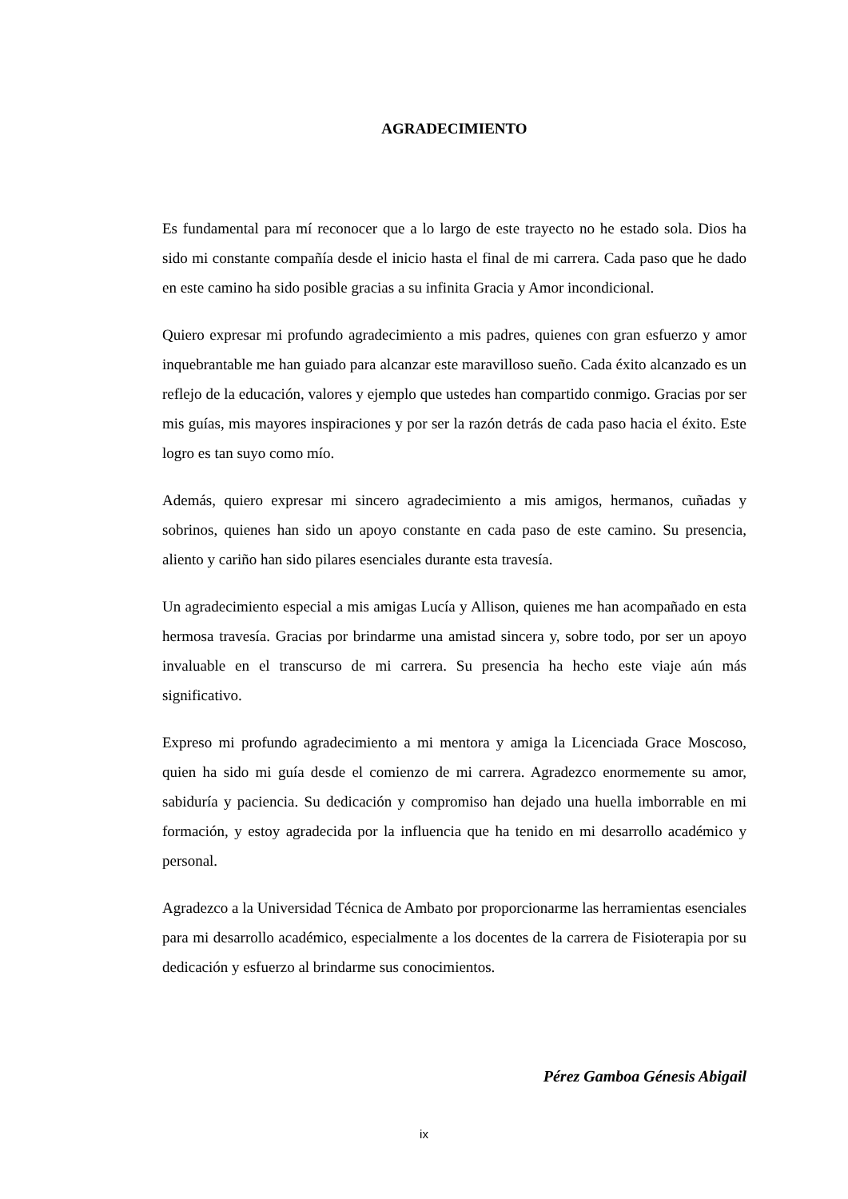AGRADECIMIENTO
Es fundamental para mí reconocer que a lo largo de este trayecto no he estado sola. Dios ha sido mi constante compañía desde el inicio hasta el final de mi carrera. Cada paso que he dado en este camino ha sido posible gracias a su infinita Gracia y Amor incondicional.
Quiero expresar mi profundo agradecimiento a mis padres, quienes con gran esfuerzo y amor inquebrantable me han guiado para alcanzar este maravilloso sueño. Cada éxito alcanzado es un reflejo de la educación, valores y ejemplo que ustedes han compartido conmigo. Gracias por ser mis guías, mis mayores inspiraciones y por ser la razón detrás de cada paso hacia el éxito. Este logro es tan suyo como mío.
Además, quiero expresar mi sincero agradecimiento a mis amigos, hermanos, cuñadas y sobrinos, quienes han sido un apoyo constante en cada paso de este camino. Su presencia, aliento y cariño han sido pilares esenciales durante esta travesía.
Un agradecimiento especial a mis amigas Lucía y Allison, quienes me han acompañado en esta hermosa travesía. Gracias por brindarme una amistad sincera y, sobre todo, por ser un apoyo invaluable en el transcurso de mi carrera. Su presencia ha hecho este viaje aún más significativo.
Expreso mi profundo agradecimiento a mi mentora y amiga la Licenciada Grace Moscoso, quien ha sido mi guía desde el comienzo de mi carrera. Agradezco enormemente su amor, sabiduría y paciencia. Su dedicación y compromiso han dejado una huella imborrable en mi formación, y estoy agradecida por la influencia que ha tenido en mi desarrollo académico y personal.
Agradezco a la Universidad Técnica de Ambato por proporcionarme las herramientas esenciales para mi desarrollo académico, especialmente a los docentes de la carrera de Fisioterapia por su dedicación y esfuerzo al brindarme sus conocimientos.
Pérez Gamboa Génesis Abigail
ix